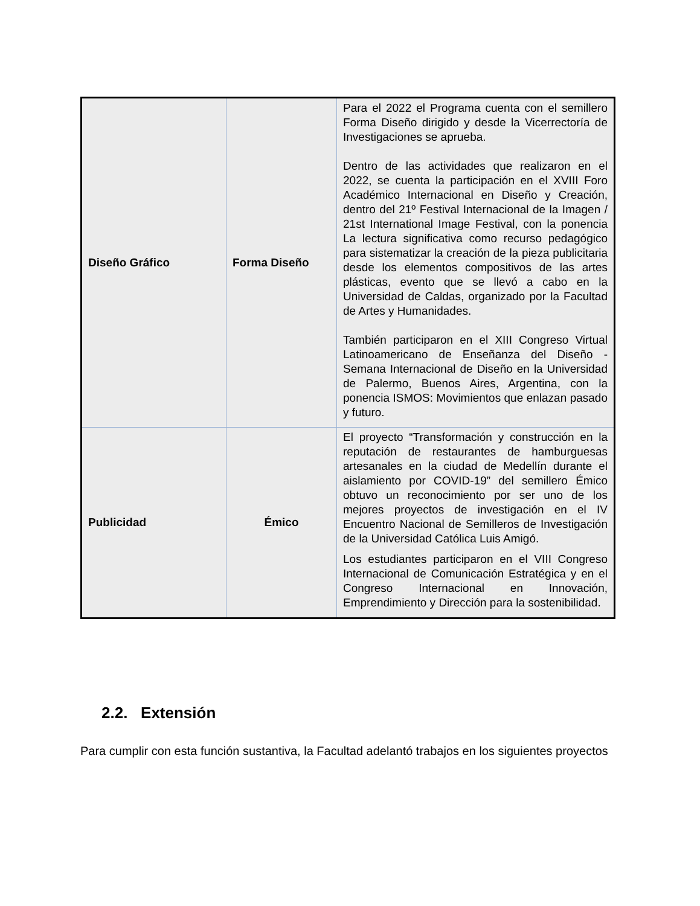| Diseño Gráfico | Forma Diseño | Para el 2022 el Programa cuenta con el semillero Forma Diseño dirigido y desde la Vicerrectoría de Investigaciones se aprueba. Dentro de las actividades que realizaron en el 2022, se cuenta la participación en el XVIII Foro Académico Internacional en Diseño y Creación, dentro del 21º Festival Internacional de la Imagen / 21st International Image Festival, con la ponencia La lectura significativa como recurso pedagógico para sistematizar la creación de la pieza publicitaria desde los elementos compositivos de las artes plásticas, evento que se llevó a cabo en la Universidad de Caldas, organizado por la Facultad de Artes y Humanidades. También participaron en el XIII Congreso Virtual Latinoamericano de Enseñanza del Diseño - Semana Internacional de Diseño en la Universidad de Palermo, Buenos Aires, Argentina, con la ponencia ISMOS: Movimientos que enlazan pasado y futuro. |
| Publicidad | Émico | El proyecto “Transformación y construcción en la reputación de restaurantes de hamburguesas artesanales en la ciudad de Medellín durante el aislamiento por COVID-19” del semillero Émico obtuvo un reconocimiento por ser uno de los mejores proyectos de investigación en el IV Encuentro Nacional de Semilleros de Investigación de la Universidad Católica Luis Amigó. Los estudiantes participaron en el VIII Congreso Internacional de Comunicación Estratégica y en el Congreso Internacional en Innovación, Emprendimiento y Dirección para la sostenibilidad. |
2.2. Extensión
Para cumplir con esta función sustantiva, la Facultad adelantó trabajos en los siguientes proyectos